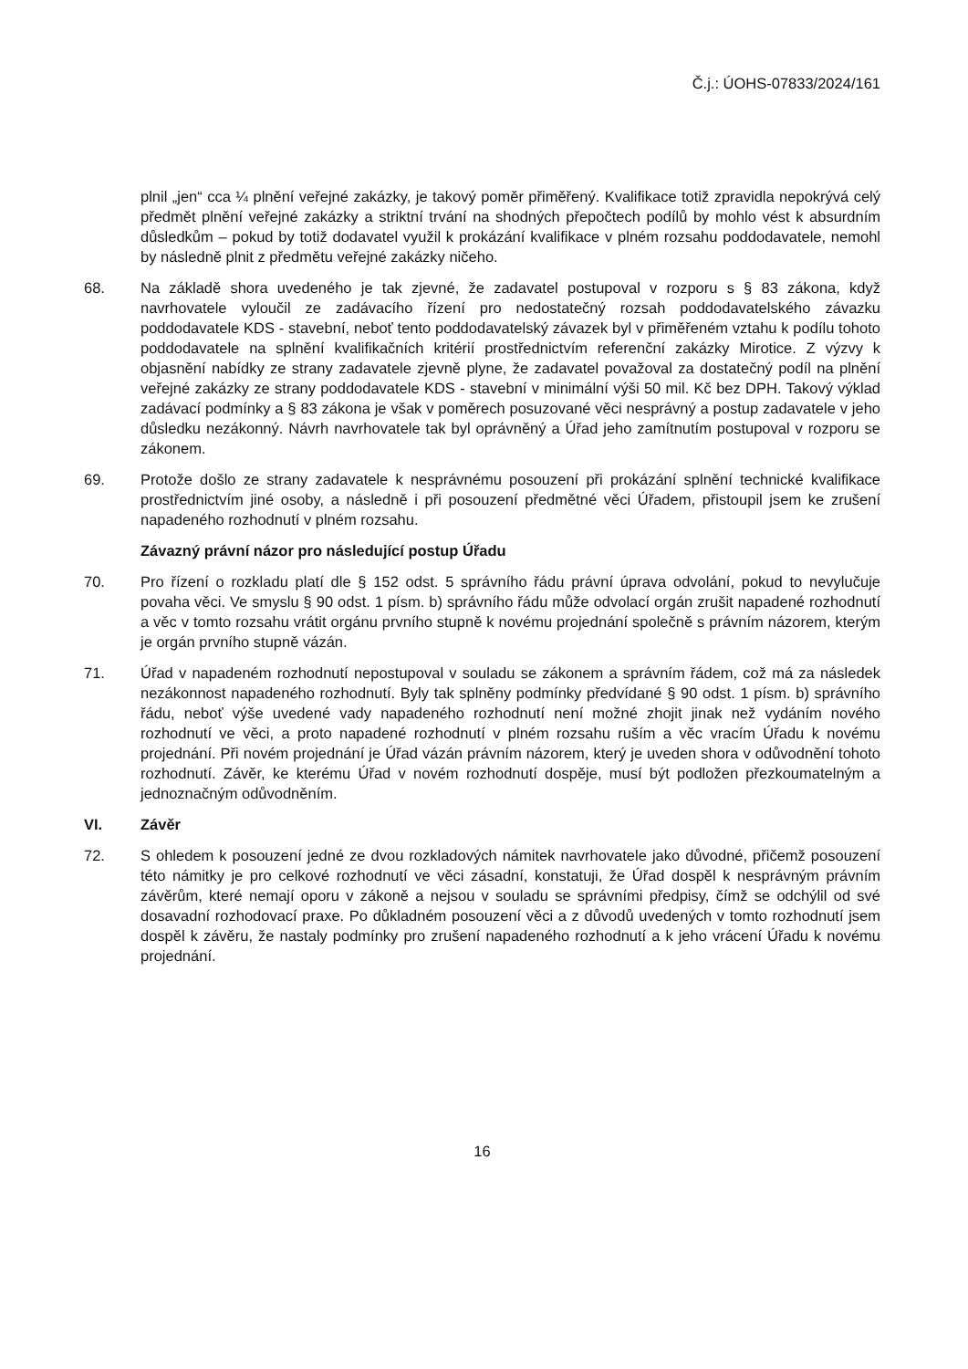Č.j.: ÚOHS-07833/2024/161
plnil „jen“ cca ¼ plnění veřejné zakázky, je takový poměr přiměřený. Kvalifikace totiž zpravidla nepokrývá celý předmět plnění veřejné zakázky a striktní trvání na shodných přepočtech podílů by mohlo vést k absurdním důsledkům – pokud by totiž dodavatel využil k prokázání kvalifikace v plném rozsahu poddodavatele, nemohl by následně plnit z předmětu veřejné zakázky ničeho.
68. Na základě shora uvedeného je tak zjevné, že zadavatel postupoval v rozporu s § 83 zákona, když navrhovatele vyloučil ze zadávacího řízení pro nedostatečný rozsah poddodavatelského závazku poddodavatele KDS - stavební, neboť tento poddodavatelský závazek byl v přiměřeném vztahu k podílu tohoto poddodavatele na splnění kvalifikačních kritérií prostřednictvím referenční zakázky Mirotice. Z výzvy k objasnění nabídky ze strany zadavatele zjevně plyne, že zadavatel považoval za dostatečný podíl na plnění veřejné zakázky ze strany poddodavatele KDS - stavební v minimální výši 50 mil. Kč bez DPH. Takový výklad zadávací podmínky a § 83 zákona je však v poměrech posuzované věci nesprávný a postup zadavatele v jeho důsledku nezákonný. Návrh navrhovatele tak byl oprávněný a Úřad jeho zamítnutím postupoval v rozporu se zákonem.
69. Protože došlo ze strany zadavatele k nesprávnému posouzení při prokázání splnění technické kvalifikace prostřednictvím jiné osoby, a následně i při posouzení předmětné věci Úřadem, přistoupil jsem ke zrušení napadeného rozhodnutí v plném rozsahu.
Závazný právní názor pro následující postup Úřadu
70. Pro řízení o rozkladu platí dle § 152 odst. 5 správního řádu právní úprava odvolání, pokud to nevylučuje povaha věci. Ve smyslu § 90 odst. 1 písm. b) správního řádu může odvolací orgán zrušit napadené rozhodnutí a věc v tomto rozsahu vrátit orgánu prvního stupně k novému projednání společně s právním názorem, kterým je orgán prvního stupně vázán.
71. Úřad v napadeném rozhodnutí nepostupoval v souladu se zákonem a správním řádem, což má za následek nezákonnost napadeného rozhodnutí. Byly tak splněny podmínky předvídané § 90 odst. 1 písm. b) správního řádu, neboť výše uvedené vady napadeného rozhodnutí není možné zhojit jinak než vydáním nového rozhodnutí ve věci, a proto napadené rozhodnutí v plném rozsahu ruším a věc vracím Úřadu k novému projednání. Při novém projednání je Úřad vázán právním názorem, který je uveden shora v odůvodnění tohoto rozhodnutí. Závěr, ke kterému Úřad v novém rozhodnutí dospěje, musí být podložen přezkoumatelným a jednoznačným odůvodněním.
VI. Závěr
72. S ohledem k posouzení jedné ze dvou rozkladových námitek navrhovatele jako důvodné, přičemž posouzení této námitky je pro celkové rozhodnutí ve věci zásadní, konstatuji, že Úřad dospěl k nesprávným právním závěrům, které nemají oporu v zákoně a nejsou v souladu se správními předpisy, čímž se odchýlil od své dosavadní rozhodovací praxe. Po důkladném posouzení věci a z důvodů uvedených v tomto rozhodnutí jsem dospěl k závěru, že nastaly podmínky pro zrušení napadeného rozhodnutí a k jeho vrácení Úřadu k novému projednání.
16